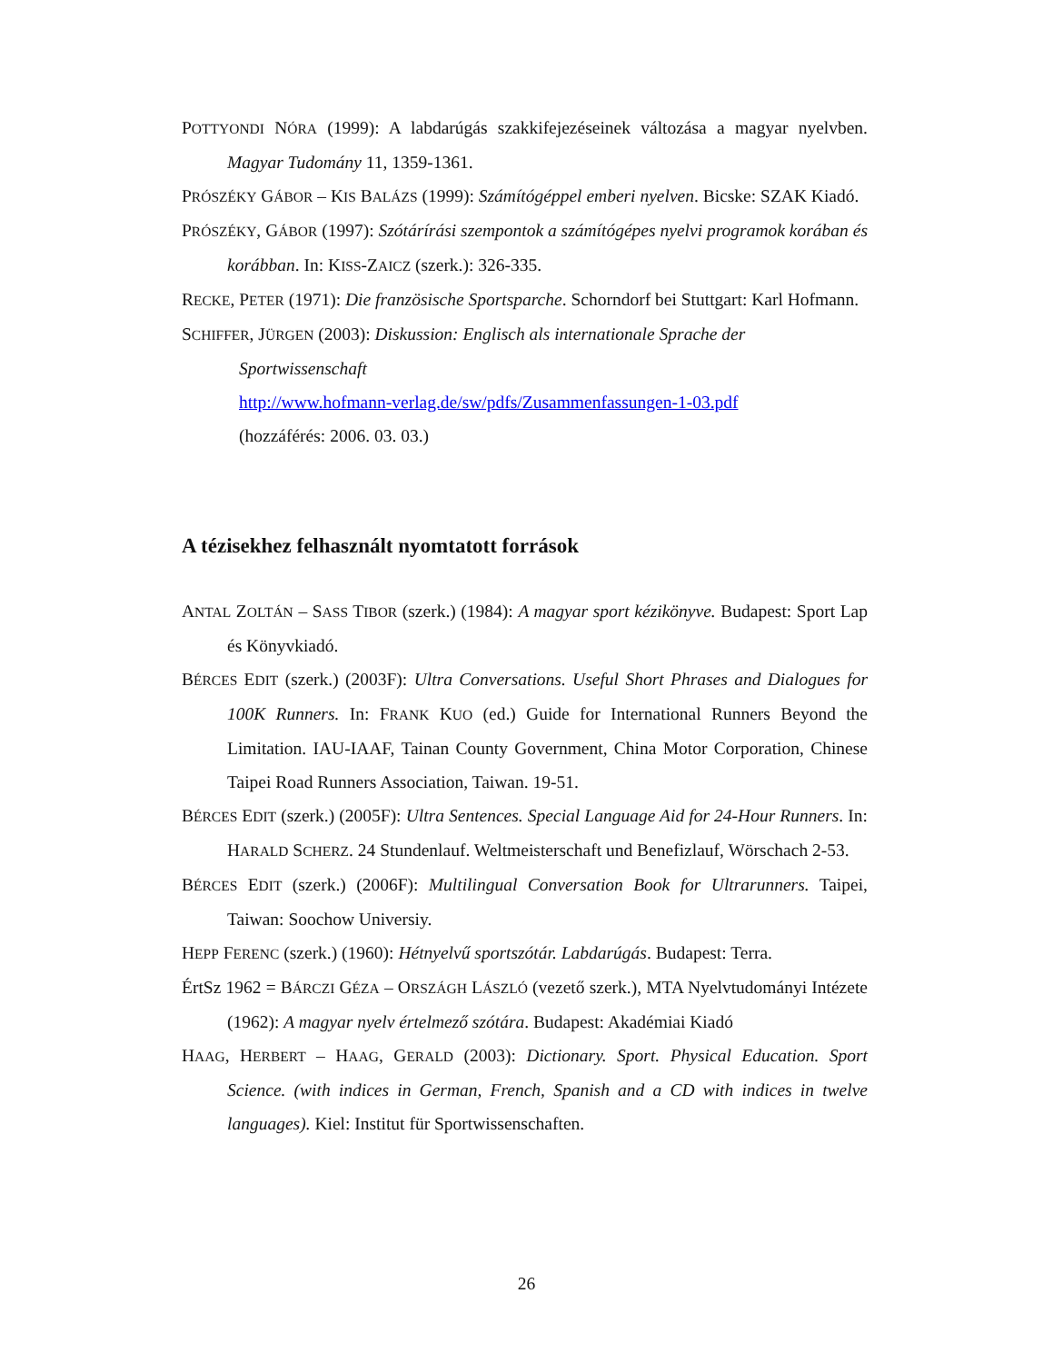POTTYONDI NÓRA (1999): A labdarúgás szakkifejezéseinek változása a magyar nyelvben. Magyar Tudomány 11, 1359-1361.
PRÓSZÉKY GÁBOR – KIS BALÁZS (1999): Számítógéppel emberi nyelven. Bicske: SZAK Kiadó.
PRÓSZÉKY, GÁBOR (1997): Szótárírási szempontok a számítógépes nyelvi programok korában és korábban. In: KISS-ZAICZ (szerk.): 326-335.
RECKE, PETER (1971): Die französische Sportsparche. Schorndorf bei Stuttgart: Karl Hofmann.
SCHIFFER, JÜRGEN (2003): Diskussion: Englisch als internationale Sprache der
Sportwissenschaft
http://www.hofmann-verlag.de/sw/pdfs/Zusammenfassungen-1-03.pdf
(hozzáférés: 2006. 03. 03.)
A tézisekhez felhasznált nyomtatott források
ANTAL ZOLTÁN – SASS TIBOR (szerk.) (1984): A magyar sport kézikönyve. Budapest: Sport Lap és Könyvkiadó.
BÉRCES EDIT (szerk.) (2003F): Ultra Conversations. Useful Short Phrases and Dialogues for 100K Runners. In: FRANK KUO (ed.) Guide for International Runners Beyond the Limitation. IAU-IAAF, Tainan County Government, China Motor Corporation, Chinese Taipei Road Runners Association, Taiwan. 19-51.
BÉRCES EDIT (szerk.) (2005F): Ultra Sentences. Special Language Aid for 24-Hour Runners. In: HARALD SCHERZ. 24 Stundenlauf. Weltmeisterschaft und Benefizlauf, Wörschach 2-53.
BÉRCES EDIT (szerk.) (2006F): Multilingual Conversation Book for Ultrarunners. Taipei, Taiwan: Soochow Universiy.
HEPP FERENC (szerk.) (1960): Hétnyelvű sportszótár. Labdarúgás. Budapest: Terra.
ÉrtSz 1962 = BÁRCZI GÉZA – ORSZÁGH LÁSZLÓ (vezető szerk.), MTA Nyelvtudományi Intézete (1962): A magyar nyelv értelmező szótára. Budapest: Akadémiai Kiadó
HAAG, HERBERT – HAAG, GERALD (2003): Dictionary. Sport. Physical Education. Sport Science. (with indices in German, French, Spanish and a CD with indices in twelve languages). Kiel: Institut für Sportwissenschaften.
26